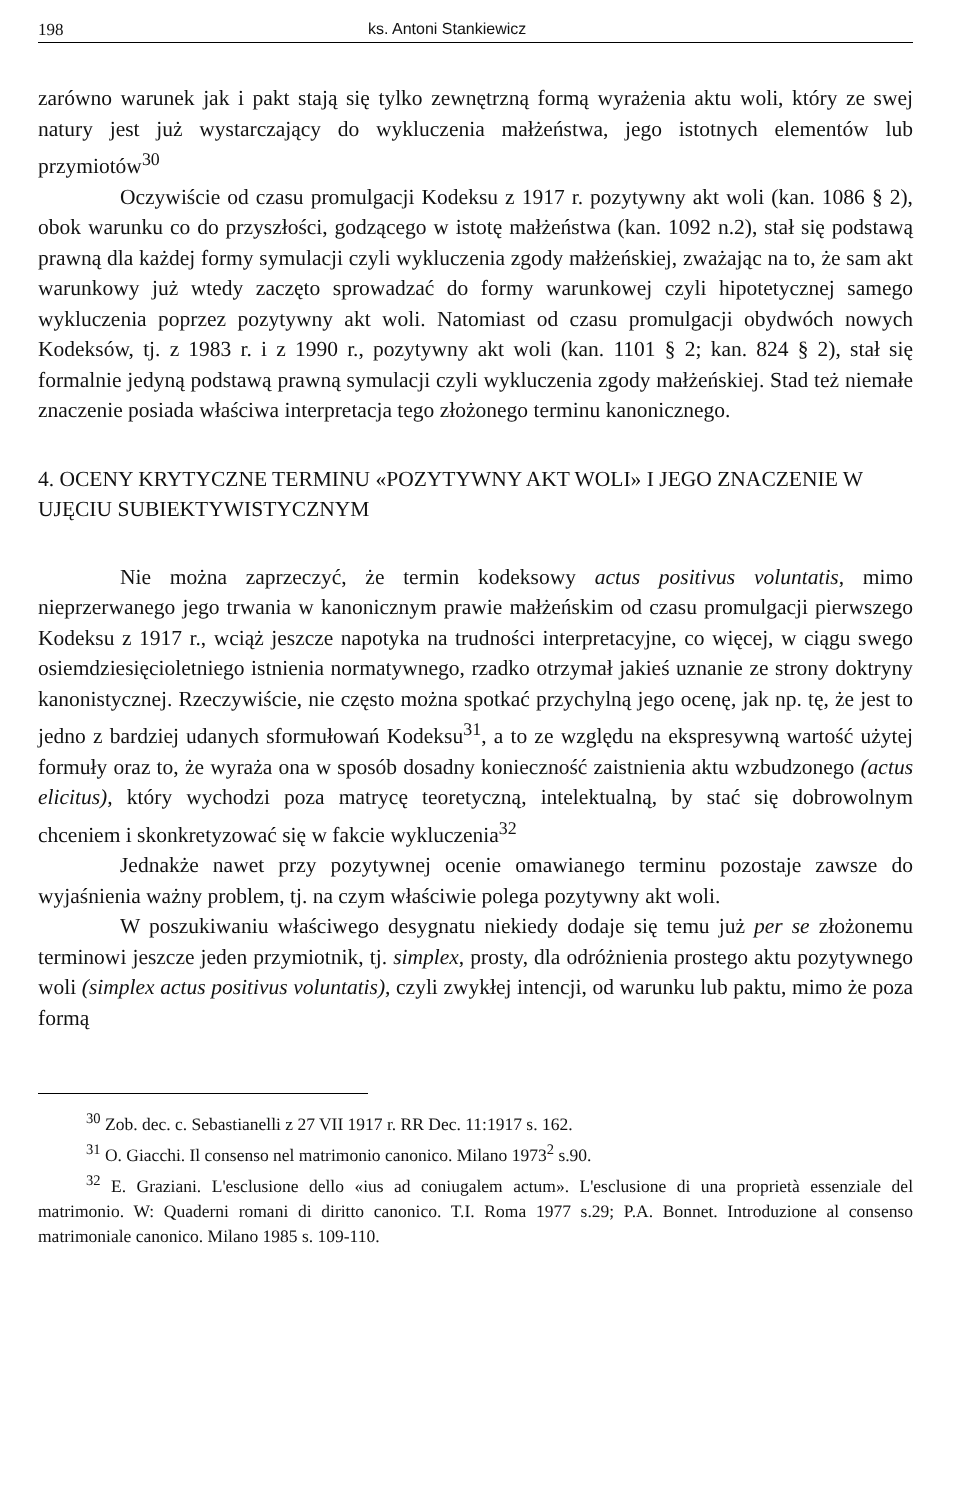198 ks. Antoni Stankiewicz
zarówno warunek jak i pakt stają się tylko zewnętrzną formą wyrażenia aktu woli, który ze swej natury jest już wystarczający do wykluczenia małżeństwa, jego istotnych elementów lub przymiotów<sup>30</sup>
Oczywiście od czasu promulgacji Kodeksu z 1917 r. pozytywny akt woli (kan. 1086 § 2), obok warunku co do przyszłości, godzącego w istotę małżeństwa (kan. 1092 n.2), stał się podstawą prawną dla każdej formy symulacji czyli wykluczenia zgody małżeńskiej, zważając na to, że sam akt warunkowy już wtedy zaczęto sprowadzać do formy warunkowej czyli hipotetycznej samego wykluczenia poprzez pozytywny akt woli. Natomiast od czasu promulgacji obydwóch nowych Kodeksów, tj. z 1983 r. i z 1990 r., pozytywny akt woli (kan. 1101 § 2; kan. 824 § 2), stał się formalnie jedyną podstawą prawną symulacji czyli wykluczenia zgody małżeńskiej. Stad też niemałe znaczenie posiada właściwa interpretacja tego złożonego terminu kanonicznego.
4. OCENY KRYTYCZNE TERMINU «POZYTYWNY AKT WOLI» I JEGO ZNACZENIE W UJĘCIU SUBIEKTYWISTYCZNYM
Nie można zaprzeczyć, że termin kodeksowy actus positivus voluntatis, mimo nieprzerwanego jego trwania w kanonicznym prawie małżeńskim od czasu promulgacji pierwszego Kodeksu z 1917 r., wciąż jeszcze napotyka na trudności interpretacyjne, co więcej, w ciągu swego osiemdziesięcioletniego istnienia normatywnego, rzadko otrzymał jakieś uznanie ze strony doktryny kanonistycznej. Rzeczywiście, nie często można spotkać przychylną jego ocenę, jak np. tę, że jest to jedno z bardziej udanych sformułowań Kodeksu<sup>31</sup>, a to ze względu na ekspresywną wartość użytej formuły oraz to, że wyraża ona w sposób dosadny konieczność zaistnienia aktu wzbudzonego (actus elicitus), który wychodzi poza matrycę teoretyczną, intelektualną, by stać się dobrowolnym chceniem i skonkretyzować się w fakcie wykluczenia<sup>32</sup>
Jednakże nawet przy pozytywnej ocenie omawianego terminu pozostaje zawsze do wyjaśnienia ważny problem, tj. na czym właściwie polega pozytywny akt woli.
W poszukiwaniu właściwego desygnatu niekiedy dodaje się temu już per se złożonemu terminowi jeszcze jeden przymiotnik, tj. simplex, prosty, dla odróżnienia prostego aktu pozytywnego woli (simplex actus positivus voluntatis), czyli zwykłej intencji, od warunku lub paktu, mimo że poza formą
<sup>30</sup> Zob. dec. c. Sebastianelli z 27 VII 1917 r. RR Dec. 11:1917 s. 162.
<sup>31</sup> O. Giacchi. Il consenso nel matrimonio canonico. Milano 1973<sup>2</sup> s.90.
<sup>32</sup> E. Graziani. L'esclusione dello «ius ad coniugalem actum». L'esclusione di una proprietà essenziale del matrimonio. W: Quaderni romani di diritto canonico. T.I. Roma 1977 s.29; P.A. Bonnet. Introduzione al consenso matrimoniale canonico. Milano 1985 s. 109-110.